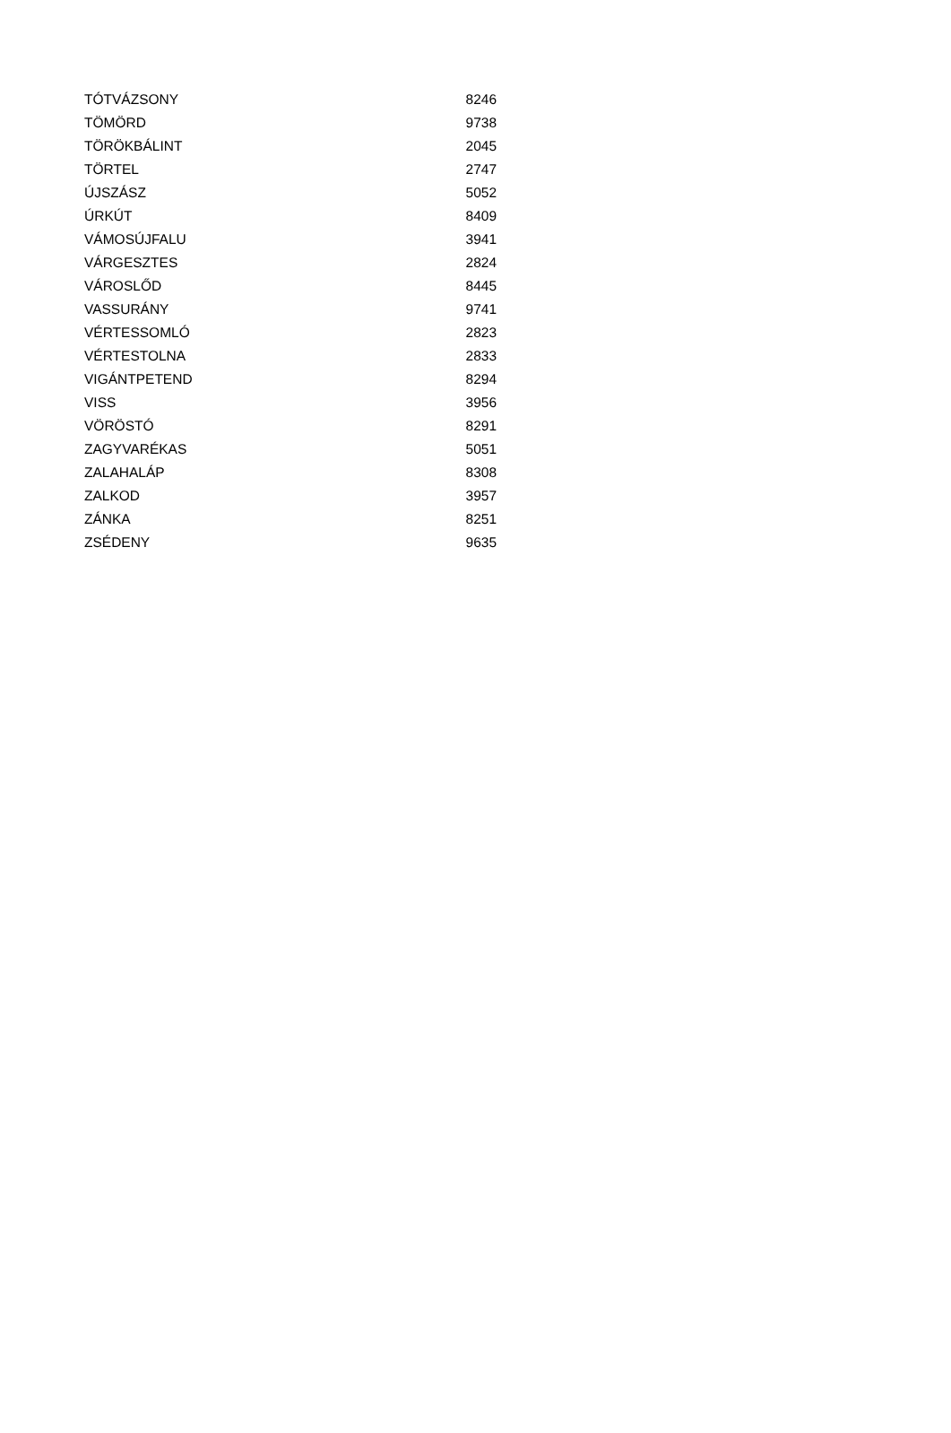| TÓTVÁZSONY | 8246 |
| TÖMÖRD | 9738 |
| TÖRÖKBÁLINT | 2045 |
| TÖRTEL | 2747 |
| ÚJSZÁSZ | 5052 |
| ÚRKÚT | 8409 |
| VÁMOSÚJFALU | 3941 |
| VÁRGESZTES | 2824 |
| VÁROSLŐD | 8445 |
| VASSURÁNY | 9741 |
| VÉRTESSOMLÓ | 2823 |
| VÉRTESTOLNA | 2833 |
| VIGÁNTPETEND | 8294 |
| VISS | 3956 |
| VÖRÖSTÓ | 8291 |
| ZAGYVARÉKAS | 5051 |
| ZALAHALÁP | 8308 |
| ZALKOD | 3957 |
| ZÁNKA | 8251 |
| ZSÉDENY | 9635 |